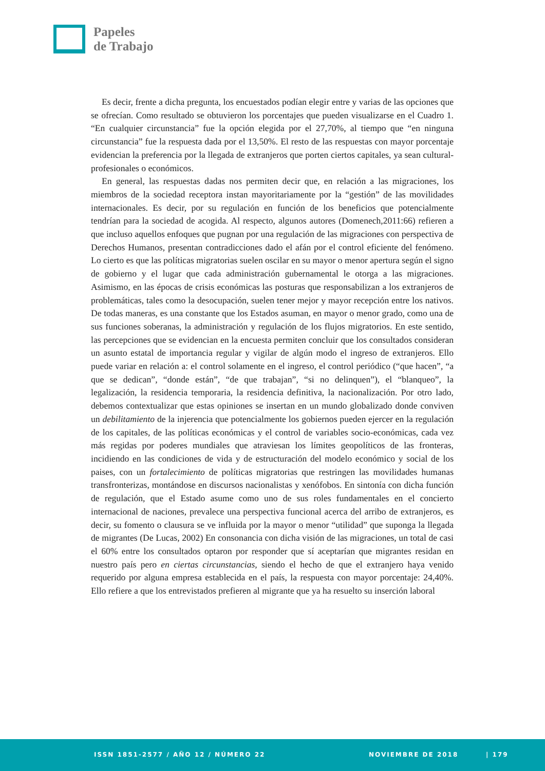Papeles
de Trabajo
Es decir, frente a dicha pregunta, los encuestados podían elegir entre y varias de las opciones que se ofrecían. Como resultado se obtuvieron los porcentajes que pueden visualizarse en el Cuadro 1. “En cualquier circunstancia” fue la opción elegida por el 27,70%, al tiempo que “en ninguna circunstancia” fue la respuesta dada por el 13,50%. El resto de las respuestas con mayor porcentaje evidencian la preferencia por la llegada de extranjeros que porten ciertos capitales, ya sean cultural-profesionales o económicos.
En general, las respuestas dadas nos permiten decir que, en relación a las migraciones, los miembros de la sociedad receptora instan mayoritariamente por la “gestión” de las movilidades internacionales. Es decir, por su regulación en función de los beneficios que potencialmente tendrían para la sociedad de acogida. Al respecto, algunos autores (Domenech,2011:66) refieren a que incluso aquellos enfoques que pugnan por una regulación de las migraciones con perspectiva de Derechos Humanos, presentan contradicciones dado el afán por el control eficiente del fenómeno. Lo cierto es que las políticas migratorias suelen oscilar en su mayor o menor apertura según el signo de gobierno y el lugar que cada administración gubernamental le otorga a las migraciones. Asimismo, en las épocas de crisis económicas las posturas que responsabilizan a los extranjeros de problemáticas, tales como la desocupación, suelen tener mejor y mayor recepción entre los nativos. De todas maneras, es una constante que los Estados asuman, en mayor o menor grado, como una de sus funciones soberanas, la administración y regulación de los flujos migratorios. En este sentido, las percepciones que se evidencian en la encuesta permiten concluir que los consultados consideran un asunto estatal de importancia regular y vigilar de algún modo el ingreso de extranjeros. Ello puede variar en relación a: el control solamente en el ingreso, el control periódico (“que hacen”, “a que se dedican”, “donde están”, “de que trabajan”, “si no delinquen”), el “blanqueo”, la legalización, la residencia temporaria, la residencia definitiva, la nacionalización. Por otro lado, debemos contextualizar que estas opiniones se insertan en un mundo globalizado donde conviven un debilitamiento de la injerencia que potencialmente los gobiernos pueden ejercer en la regulación de los capitales, de las políticas económicas y el control de variables socio-económicas, cada vez más regidas por poderes mundiales que atraviesan los límites geopolíticos de las fronteras, incidiendo en las condiciones de vida y de estructuración del modelo económico y social de los paises, con un fortalecimiento de políticas migratorias que restringen las movilidades humanas transfronterizas, montándose en discursos nacionalistas y xenófobos. En sintonía con dicha función de regulación, que el Estado asume como uno de sus roles fundamentales en el concierto internacional de naciones, prevalece una perspectiva funcional acerca del arribo de extranjeros, es decir, su fomento o clausura se ve influida por la mayor o menor “utilidad” que suponga la llegada de migrantes (De Lucas, 2002) En consonancia con dicha visión de las migraciones, un total de casi el 60% entre los consultados optaron por responder que sí aceptarían que migrantes residan en nuestro país pero en ciertas circunstancias, siendo el hecho de que el extranjero haya venido requerido por alguna empresa establecida en el país, la respuesta con mayor porcentaje: 24,40%. Ello refiere a que los entrevistados prefieren al migrante que ya ha resuelto su inserción laboral
ISSN 1851-2577 / AÑO 12 / NÚMERO 22 NOVIEMBRE DE 2018 | 179